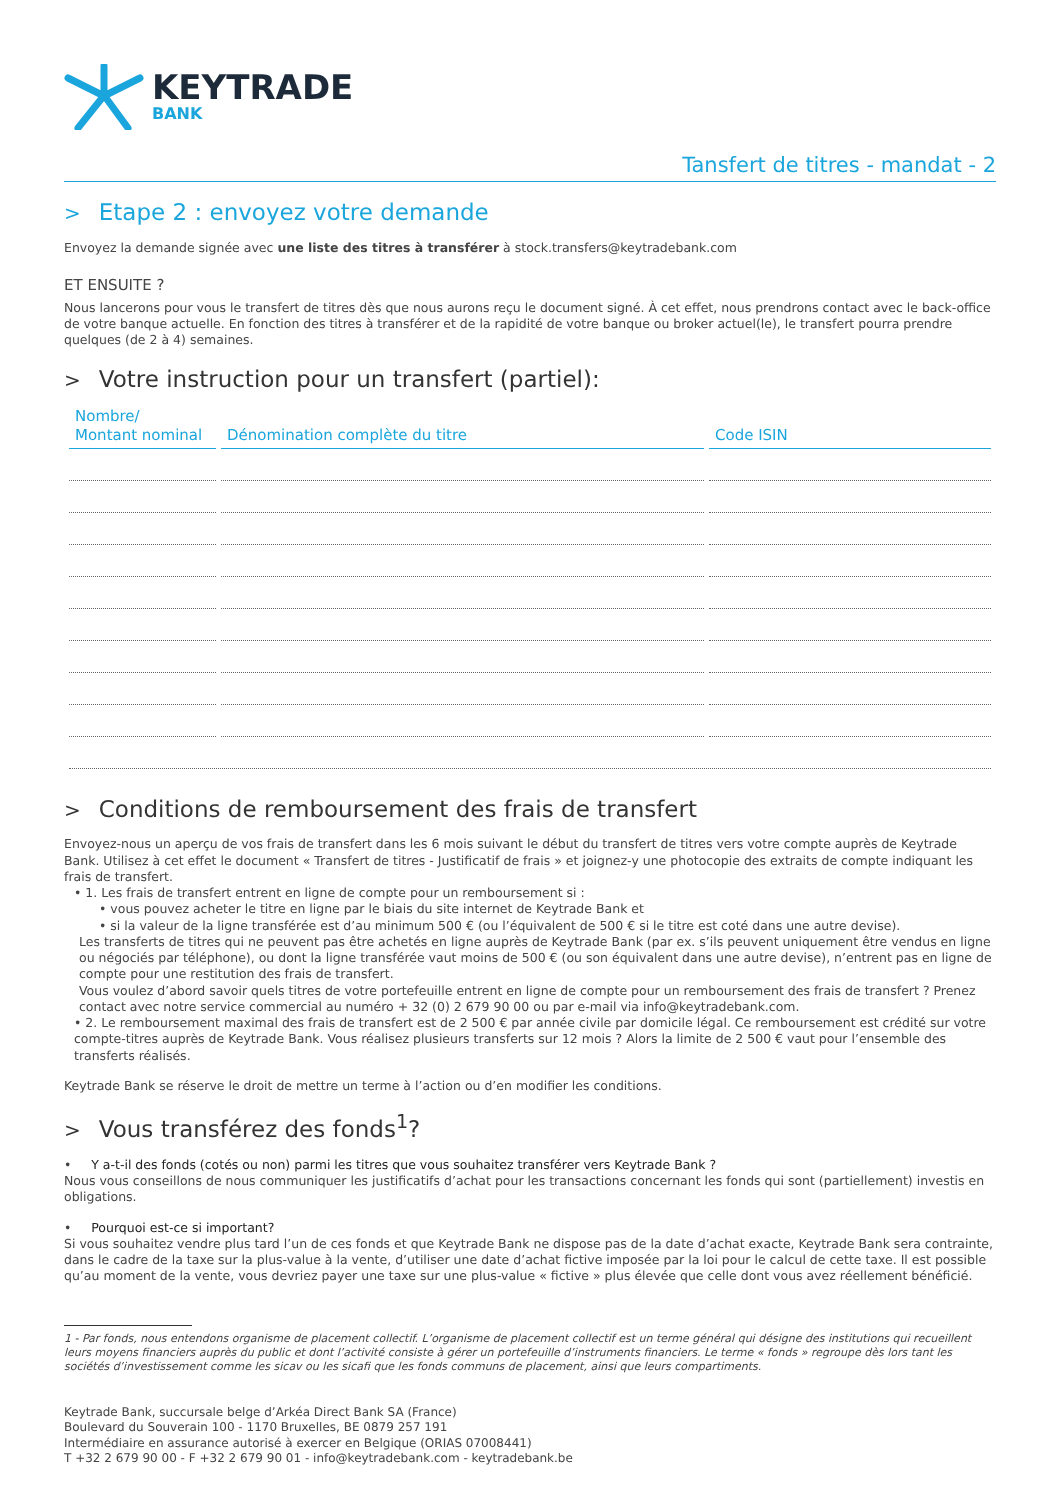KEYTRADE
BANK
Tansfert de titres - mandat - 2
> Etape 2 : envoyez votre demande
Envoyez la demande signée avec une liste des titres à transférer à stock.transfers@keytradebank.com
ET ENSUITE ?
Nous lancerons pour vous le transfert de titres dès que nous aurons reçu le document signé. À cet effet, nous prendrons contact avec le back-office de votre banque actuelle. En fonction des titres à transférer et de la rapidité de votre banque ou broker actuel(le), le transfert pourra prendre quelques (de 2 à 4) semaines.
> Votre instruction pour un transfert (partiel):
| Nombre/ Montant nominal | Dénomination complète du titre | Code ISIN |
| --- | --- | --- |
> Conditions de remboursement des frais de transfert
Envoyez-nous un aperçu de vos frais de transfert dans les 6 mois suivant le début du transfert de titres vers votre compte auprès de Keytrade Bank. Utilisez à cet effet le document « Transfert de titres - Justificatif de frais » et joignez-y une photocopie des extraits de compte indiquant les frais de transfert.
• 1. Les frais de transfert entrent en ligne de compte pour un remboursement si :
• vous pouvez acheter le titre en ligne par le biais du site internet de Keytrade Bank et
• si la valeur de la ligne transférée est d’au minimum 500 € (ou l’équivalent de 500 € si le titre est coté dans une autre devise).
Les transferts de titres qui ne peuvent pas être achetés en ligne auprès de Keytrade Bank (par ex. s’ils peuvent uniquement être vendus en ligne ou négociés par téléphone), ou dont la ligne transférée vaut moins de 500 € (ou son équivalent dans une autre devise), n’entrent pas en ligne de compte pour une restitution des frais de transfert.
Vous voulez d’abord savoir quels titres de votre portefeuille entrent en ligne de compte pour un remboursement des frais de transfert ? Prenez contact avec notre service commercial au numéro + 32 (0) 2 679 90 00 ou par e-mail via info@keytradebank.com.
• 2. Le remboursement maximal des frais de transfert est de 2 500 € par année civile par domicile légal. Ce remboursement est crédité sur votre compte-titres auprès de Keytrade Bank. Vous réalisez plusieurs transferts sur 12 mois ? Alors la limite de 2 500 € vaut pour l’ensemble des transferts réalisés.
Keytrade Bank se réserve le droit de mettre un terme à l’action ou d’en modifier les conditions.
> Vous transférez des fonds<sup>1</sup>?
• Y a-t-il des fonds (cotés ou non) parmi les titres que vous souhaitez transférer vers Keytrade Bank ?
Nous vous conseillons de nous communiquer les justificatifs d’achat pour les transactions concernant les fonds qui sont (partiellement) investis en obligations.
• Pourquoi est-ce si important?
Si vous souhaitez vendre plus tard l’un de ces fonds et que Keytrade Bank ne dispose pas de la date d’achat exacte, Keytrade Bank sera contrainte, dans le cadre de la taxe sur la plus-value à la vente, d’utiliser une date d’achat fictive imposée par la loi pour le calcul de cette taxe. Il est possible qu’au moment de la vente, vous devriez payer une taxe sur une plus-value « fictive » plus élevée que celle dont vous avez réellement bénéficié.
1 - Par fonds, nous entendons organisme de placement collectif. L’organisme de placement collectif est un terme général qui désigne des institutions qui recueillent leurs moyens financiers auprès du public et dont l’activité consiste à gérer un portefeuille d’instruments financiers. Le terme « fonds » regroupe dès lors tant les sociétés d’investissement comme les sicav ou les sicafi que les fonds communs de placement, ainsi que leurs compartiments.
Keytrade Bank, succursale belge d’Arkéa Direct Bank SA (France)
Boulevard du Souverain 100 - 1170 Bruxelles, BE 0879 257 191
Intermédiaire en assurance autorisé à exercer en Belgique (ORIAS 07008441)
T +32 2 679 90 00 - F +32 2 679 90 01 - info@keytradebank.com - keytradebank.be